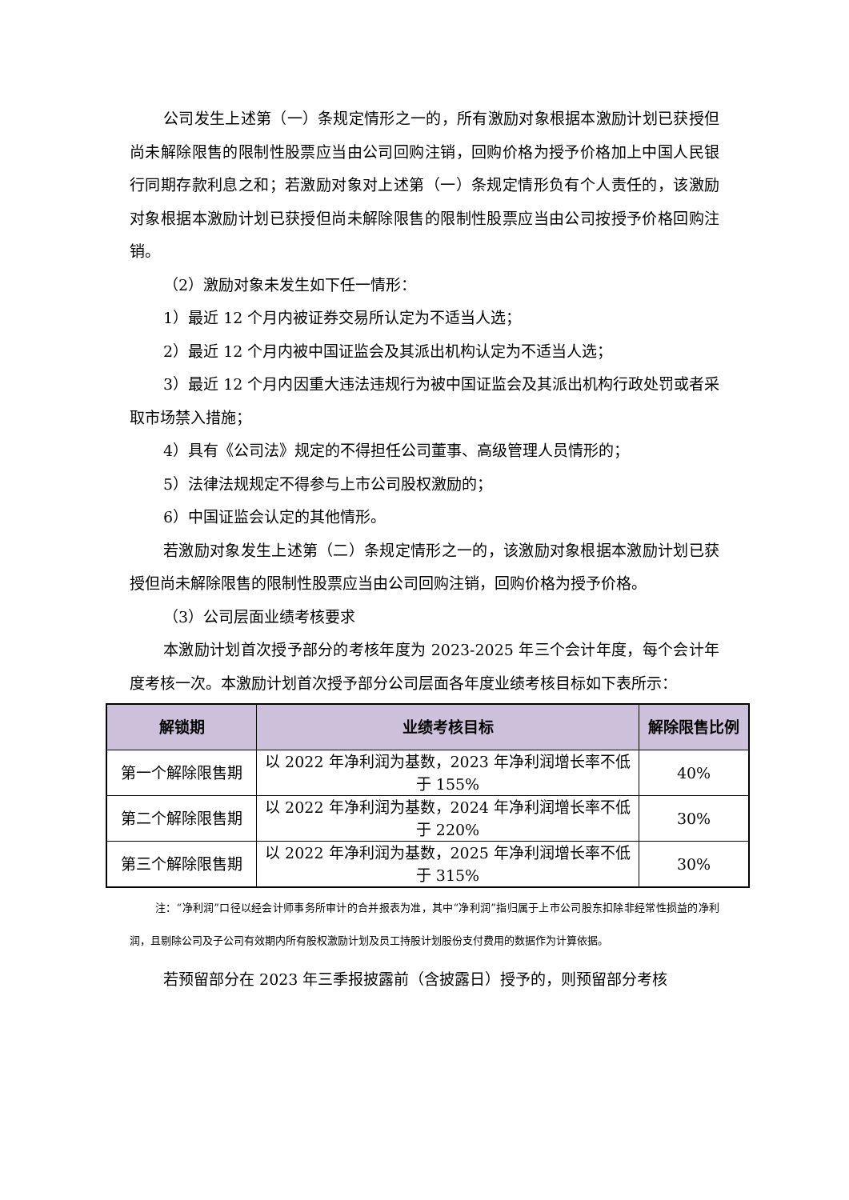公司发生上述第（一）条规定情形之一的，所有激励对象根据本激励计划已获授但尚未解除限售的限制性股票应当由公司回购注销，回购价格为授予价格加上中国人民银行同期存款利息之和；若激励对象对上述第（一）条规定情形负有个人责任的，该激励对象根据本激励计划已获授但尚未解除限售的限制性股票应当由公司按授予价格回购注销。
（2）激励对象未发生如下任一情形：
1）最近 12 个月内被证券交易所认定为不适当人选；
2）最近 12 个月内被中国证监会及其派出机构认定为不适当人选；
3）最近 12 个月内因重大违法违规行为被中国证监会及其派出机构行政处罚或者采取市场禁入措施；
4）具有《公司法》规定的不得担任公司董事、高级管理人员情形的；
5）法律法规规定不得参与上市公司股权激励的；
6）中国证监会认定的其他情形。
若激励对象发生上述第（二）条规定情形之一的，该激励对象根据本激励计划已获授但尚未解除限售的限制性股票应当由公司回购注销，回购价格为授予价格。
（3）公司层面业绩考核要求
本激励计划首次授予部分的考核年度为 2023-2025 年三个会计年度，每个会计年度考核一次。本激励计划首次授予部分公司层面各年度业绩考核目标如下表所示：
| 解锁期 | 业绩考核目标 | 解除限售比例 |
| --- | --- | --- |
| 第一个解除限售期 | 以 2022 年净利润为基数，2023 年净利润增长率不低于 155% | 40% |
| 第二个解除限售期 | 以 2022 年净利润为基数，2024 年净利润增长率不低于 220% | 30% |
| 第三个解除限售期 | 以 2022 年净利润为基数，2025 年净利润增长率不低于 315% | 30% |
注：“净利润”口径以经会计师事务所审计的合并报表为准，其中“净利润”指归属于上市公司股东扣除非经常性损益的净利润，且剔除公司及子公司有效期内所有股权激励计划及员工持股计划股份支付费用的数据作为计算依据。
若预留部分在 2023 年三季报披露前（含披露日）授予的，则预留部分考核